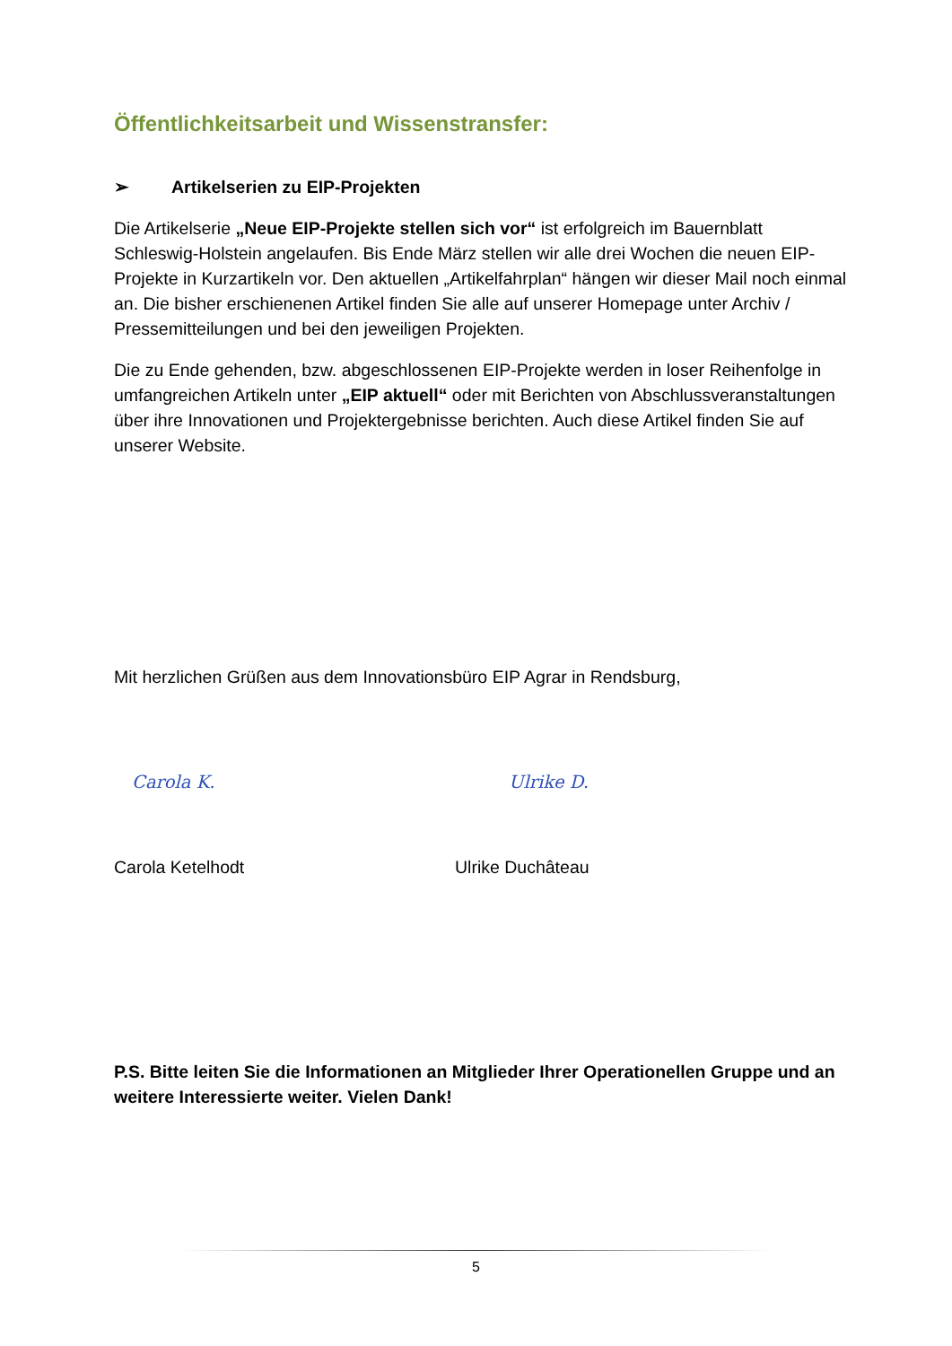Öffentlichkeitsarbeit und Wissenstransfer:
➢ Artikelserien zu EIP-Projekten
Die Artikelserie „Neue EIP-Projekte stellen sich vor“ ist erfolgreich im Bauernblatt Schleswig-Holstein angelaufen. Bis Ende März stellen wir alle drei Wochen die neuen EIP- Projekte in Kurzartikeln vor. Den aktuellen „Artikelfahrplan“ hängen wir dieser Mail noch einmal an. Die bisher erschienenen Artikel finden Sie alle auf unserer Homepage unter Archiv / Pressemitteilungen und bei den jeweiligen Projekten.
Die zu Ende gehenden, bzw. abgeschlossenen EIP-Projekte werden in loser Reihenfolge in umfangreichen Artikeln unter „EIP aktuell“ oder mit Berichten von Abschlussveranstaltungen über ihre Innovationen und Projektergebnisse berichten. Auch diese Artikel finden Sie auf unserer Website.
Mit herzlichen Grüßen aus dem Innovationsbüro EIP Agrar in Rendsburg,
Carola K. Ulrike D.
Carola Ketelhodt Ulrike Duchâteau
P.S. Bitte leiten Sie die Informationen an Mitglieder Ihrer Operationellen Gruppe und an weitere Interessierte weiter. Vielen Dank!
5